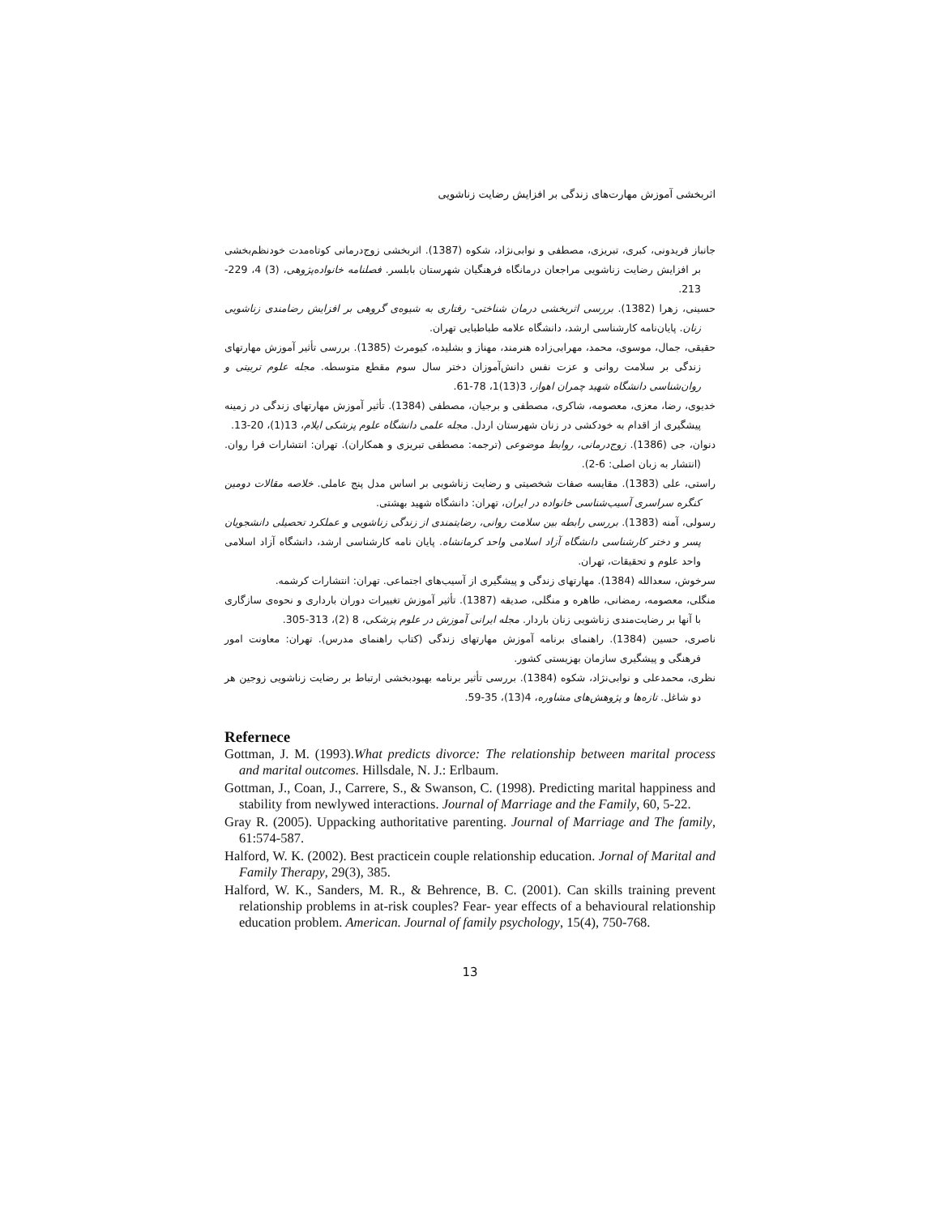اثربخشی آموزش مهارت‌های زندگی بر افزایش رضایت زناشویی
جانباز فریدونی، کبری، تبریزی، مصطفی و نوابی‌نژاد، شکوه (1387). اثربخشی زوج‌درمانی کوتاه‌مدت خودنظم‌بخشی بر افزایش رضایت زناشویی مراجعان درمانگاه فرهنگیان شهرستان بابلسر. فصلنامه خانواده‌پژوهی، (3) 4، 229-213.
حسینی، زهرا (1382). بررسی اثربخشی درمان شناختی- رفتاری به شیوه‌ی گروهی بر افزایش رضامندی زناشویی زنان. پایان‌نامه کارشناسی ارشد، دانشگاه علامه طباطبایی تهران.
حقیقی، جمال، موسوی، محمد، مهرابی‌زاده هنرمند، مهناز و بشلیده، کیومرث (1385). بررسی تأثیر آموزش مهارتهای زندگی بر سلامت روانی و عزت نفس دانش‌آموزان دختر سال سوم مقطع متوسطه. مجله علوم تربیتی و روان‌شناسی دانشگاه شهید چمران اهواز، 3(13)1، 78-61.
خدیوی، رضا، معزی، معصومه، شاکری، مصطفی و برجیان، مصطفی (1384). تأثیر آموزش مهارتهای زندگی در زمینه پیشگیری از اقدام به خودکشی در زنان شهرستان اردل. مجله علمی دانشگاه علوم پزشکی ایلام، 13(1)، 20-13.
دنوان، جی (1386). زوج‌درمانی، روابط موضوعی (ترجمه: مصطفی تبریزی و همکاران). تهران: انتشارات فرا روان. (انتشار به زبان اصلی: 6-2).
راستی، علی (1383). مقایسه صفات شخصیتی و رضایت زناشویی بر اساس مدل پنج عاملی. خلاصه مقالات دومین کنگره سراسری آسیب‌شناسی خانواده در ایران، تهران: دانشگاه شهید بهشتی.
رسولی، آمنه (1383). بررسی رابطه بین سلامت روانی، رضایتمندی از زندگی زناشویی و عملکرد تحصیلی دانشجویان پسر و دختر کارشناسی دانشگاه آزاد اسلامی واحد کرمانشاه. پایان نامه کارشناسی ارشد، دانشگاه آزاد اسلامی واحد علوم و تحقیقات، تهران.
سرخوش، سعدالله (1384). مهارتهای زندگی و پیشگیری از آسیب‌های اجتماعی. تهران: انتشارات کرشمه.
منگلی، معصومه، رمضانی، طاهره و منگلی، صدیقه (1387). تأثیر آموزش تغییرات دوران بارداری و نحوه‌ی سازگاری با آنها بر رضایت‌مندی زناشویی زنان باردار. مجله ایرانی آموزش در علوم پزشکی، 8 (2)، 313-305.
ناصری، حسین (1384). راهنمای برنامه آموزش مهارتهای زندگی (کتاب راهنمای مدرس). تهران: معاونت امور فرهنگی و پیشگیری سازمان بهزیستی کشور.
نظری، محمدعلی و نوابی‌نژاد، شکوه (1384). بررسی تأثیر برنامه بهبودبخشی ارتباط بر رضایت زناشویی زوجین هر دو شاغل. تازه‌ها و پژوهش‌های مشاوره، 4(13)، 35-59.
Refernece
Gottman, J. M. (1993).What predicts divorce: The relationship between marital process and marital outcomes. Hillsdale, N. J.: Erlbaum.
Gottman, J., Coan, J., Carrere, S., & Swanson, C. (1998). Predicting marital happiness and stability from newlywed interactions. Journal of Marriage and the Family, 60, 5-22.
Gray R. (2005). Uppacking authoritative parenting. Journal of Marriage and The family, 61:574-587.
Halford, W. K. (2002). Best practicein couple relationship education. Jornal of Marital and Family Therapy, 29(3), 385.
Halford, W. K., Sanders, M. R., & Behrence, B. C. (2001). Can skills training prevent relationship problems in at-risk couples? Fear- year effects of a behavioural relationship education problem. American. Journal of family psychology, 15(4), 750-768.
13